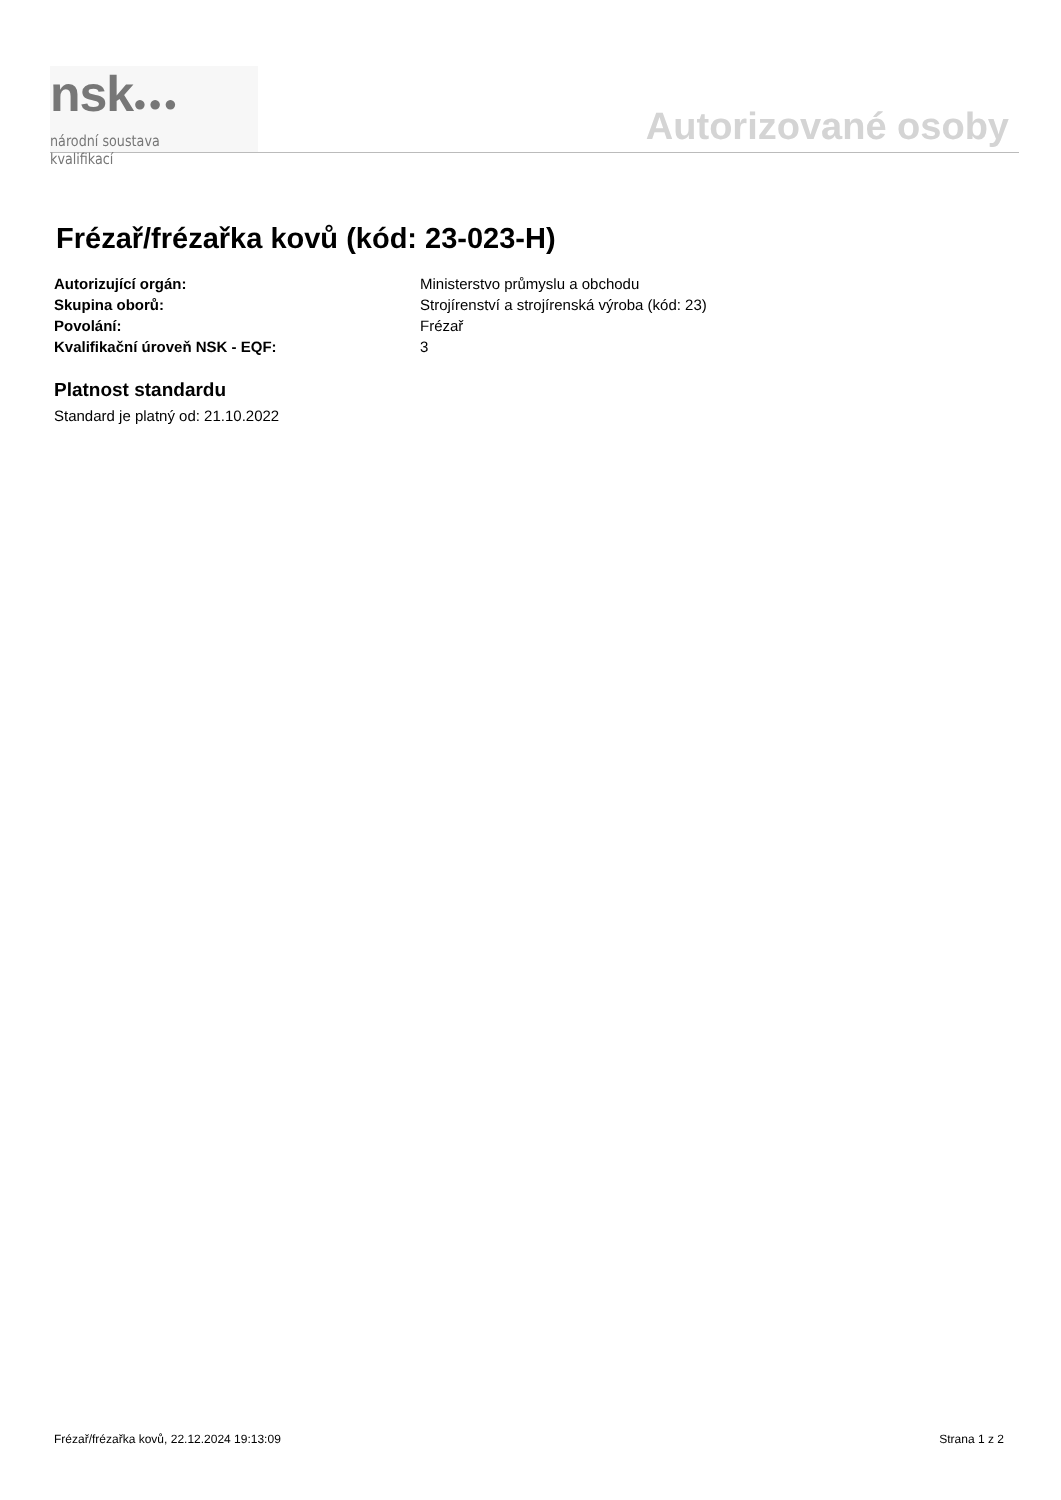nsk●●●
národní soustava kvalifikací
Autorizované osoby
Frézař/frézařka kovů (kód: 23-023-H)
| Autorizující orgán: | Ministerstvo průmyslu a obchodu |
| Skupina oborů: | Strojírenství a strojírenská výroba (kód: 23) |
| Povolání: | Frézař |
| Kvalifikační úroveň NSK - EQF: | 3 |
Platnost standardu
Standard je platný od: 21.10.2022
Frézař/frézařka kovů, 22.12.2024 19:13:09 Strana 1 z 2